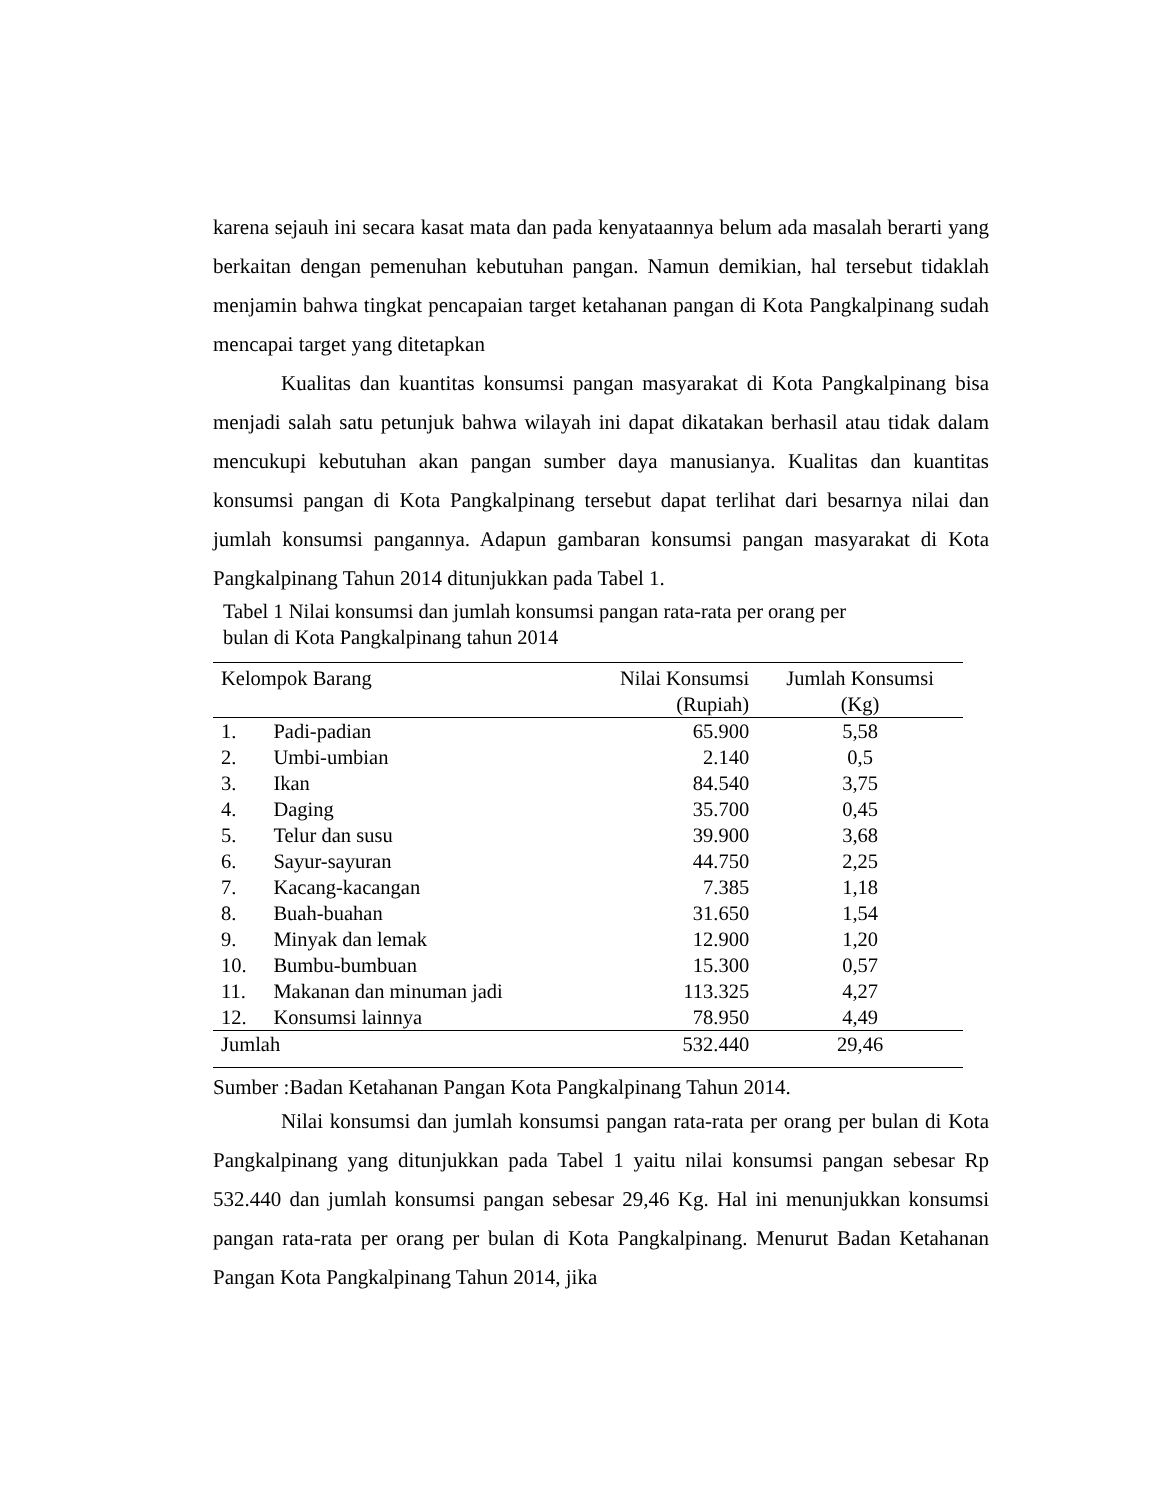karena sejauh ini secara kasat mata dan pada kenyataannya belum ada masalah berarti yang berkaitan dengan pemenuhan kebutuhan pangan. Namun demikian, hal tersebut tidaklah menjamin bahwa tingkat pencapaian target ketahanan pangan di Kota Pangkalpinang sudah mencapai target yang ditetapkan
Kualitas dan kuantitas konsumsi pangan masyarakat di Kota Pangkalpinang bisa menjadi salah satu petunjuk bahwa wilayah ini dapat dikatakan berhasil atau tidak dalam mencukupi kebutuhan akan pangan sumber daya manusianya. Kualitas dan kuantitas konsumsi pangan di Kota Pangkalpinang tersebut dapat terlihat dari besarnya nilai dan jumlah konsumsi pangannya. Adapun gambaran konsumsi pangan masyarakat di Kota Pangkalpinang Tahun 2014 ditunjukkan pada Tabel 1.
Tabel 1 Nilai konsumsi dan jumlah konsumsi pangan rata-rata per orang per
bulan di Kota Pangkalpinang tahun 2014
| Kelompok Barang | | Nilai Konsumsi (Rupiah) | Jumlah Konsumsi (Kg) |
| --- | --- | --- | --- |
| 1. | Padi-padian | 65.900 | 5,58 |
| 2. | Umbi-umbian | 2.140 | 0,5 |
| 3. | Ikan | 84.540 | 3,75 |
| 4. | Daging | 35.700 | 0,45 |
| 5. | Telur dan susu | 39.900 | 3,68 |
| 6. | Sayur-sayuran | 44.750 | 2,25 |
| 7. | Kacang-kacangan | 7.385 | 1,18 |
| 8. | Buah-buahan | 31.650 | 1,54 |
| 9. | Minyak dan lemak | 12.900 | 1,20 |
| 10. | Bumbu-bumbuan | 15.300 | 0,57 |
| 11. | Makanan dan minuman jadi | 113.325 | 4,27 |
| 12. | Konsumsi lainnya | 78.950 | 4,49 |
| Jumlah | | 532.440 | 29,46 |
Sumber :Badan Ketahanan Pangan Kota Pangkalpinang Tahun 2014.
Nilai konsumsi dan jumlah konsumsi pangan rata-rata per orang per bulan di Kota Pangkalpinang yang ditunjukkan pada Tabel 1 yaitu nilai konsumsi pangan sebesar Rp 532.440 dan jumlah konsumsi pangan sebesar 29,46 Kg. Hal ini menunjukkan konsumsi pangan rata-rata per orang per bulan di Kota Pangkalpinang. Menurut Badan Ketahanan Pangan Kota Pangkalpinang Tahun 2014, jika